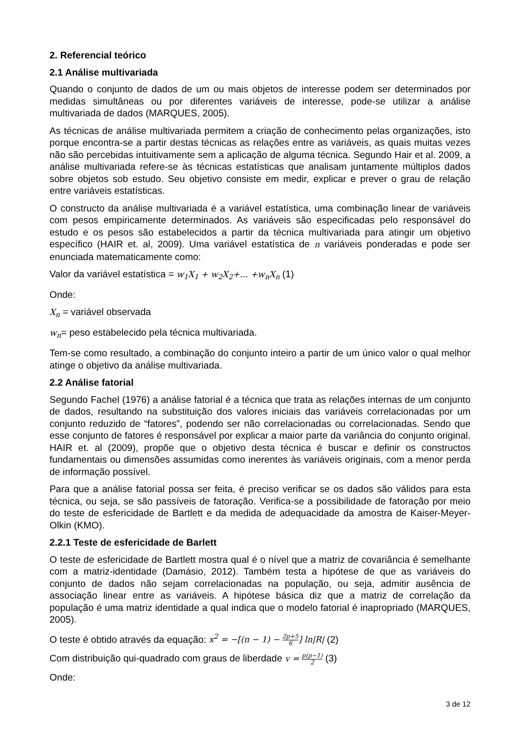2. Referencial teórico
2.1 Análise multivariada
Quando o conjunto de dados de um ou mais objetos de interesse podem ser determinados por medidas simultâneas ou por diferentes variáveis de interesse, pode-se utilizar a análise multivariada de dados (MARQUES, 2005).
As técnicas de análise multivariada permitem a criação de conhecimento pelas organizações, isto porque encontra-se a partir destas técnicas as relações entre as variáveis, as quais muitas vezes não são percebidas intuitivamente sem a aplicação de alguma técnica. Segundo Hair et al. 2009, a análise multivariada refere-se às técnicas estatísticas que analisam juntamente múltiplos dados sobre objetos sob estudo. Seu objetivo consiste em medir, explicar e prever o grau de relação entre variáveis estatísticas.
O constructo da análise multivariada é a variável estatística, uma combinação linear de variáveis com pesos empiricamente determinados. As variáveis são especificadas pelo responsável do estudo e os pesos são estabelecidos a partir da técnica multivariada para atingir um objetivo específico (HAIR et. al, 2009). Uma variável estatística de n variáveis ponderadas e pode ser enunciada matematicamente como:
Valor da variável estatística = w<sub>1</sub>X<sub>1</sub> + w<sub>2</sub>X<sub>2</sub>+… +w<sub>n</sub>X<sub>n</sub> (1)
Onde:
X<sub>n</sub> = variável observada
w<sub>n</sub>= peso estabelecido pela técnica multivariada.
Tem-se como resultado, a combinação do conjunto inteiro a partir de um único valor o qual melhor atinge o objetivo da análise multivariada.
2.2 Análise fatorial
Segundo Fachel (1976) a análise fatorial é a técnica que trata as relações internas de um conjunto de dados, resultando na substituição dos valores iniciais das variáveis correlacionadas por um conjunto reduzido de “fatores”, podendo ser não correlacionadas ou correlacionadas. Sendo que esse conjunto de fatores é responsável por explicar a maior parte da variância do conjunto original. HAIR et. al (2009), propõe que o objetivo desta técnica é buscar e definir os constructos fundamentais ou dimensões assumidas como inerentes às variáveis originais, com a menor perda de informação possível.
Para que a análise fatorial possa ser feita, é preciso verificar se os dados são válidos para esta técnica, ou seja, se são passíveis de fatoração. Verifica-se a possibilidade de fatoração por meio do teste de esfericidade de Bartlett e da medida de adequacidade da amostra de Kaiser-Meyer-Olkin (KMO).
2.2.1 Teste de esfericidade de Barlett
O teste de esfericidade de Bartlett mostra qual é o nível que a matriz de covariância é semelhante com a matriz-identidade (Damásio, 2012). Também testa a hipótese de que as variáveis do conjunto de dados não sejam correlacionadas na população, ou seja, admitir ausência de associação linear entre as variáveis. A hipótese básica diz que a matriz de correlação da população é uma matriz identidade a qual indica que o modelo fatorial é inapropriado (MARQUES, 2005).
O teste é obtido através da equação: x<sup>2</sup> = −[(n − 1) − 2p+5 6] ln|R| (2)
Com distribuição qui-quadrado com graus de liberdade v = p(p−1) 2 (3)
Onde:
3 de 12